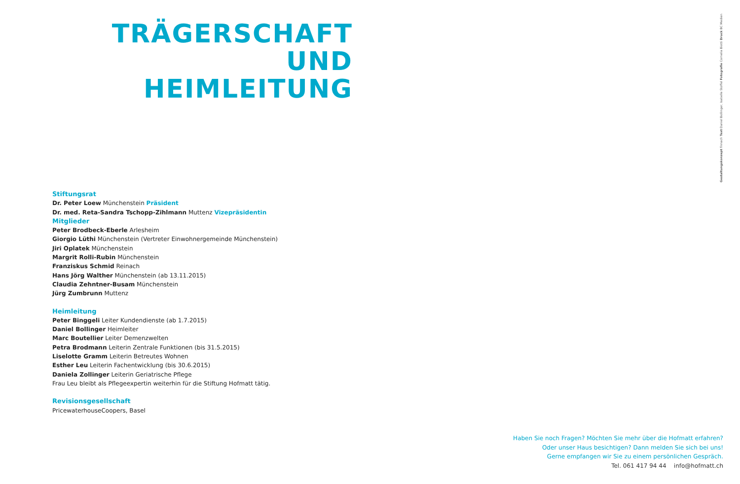TRÄGERSCHAFT UND HEIMLEITUNG
Gestaltungskonzept finnach Text Daniel Bollinger, Isabelle Stoffel Fotografie Cornelia Biotti Druck BC Medien
Stiftungsrat
Dr. Peter Loew Münchenstein Präsident
Dr. med. Reta-Sandra Tschopp-Zihlmann Muttenz Vizepräsidentin
Mitglieder
Peter Brodbeck-Eberle Arlesheim
Giorgio Lüthi Münchenstein (Vertreter Einwohnergemeinde Münchenstein)
Jiri Oplatek Münchenstein
Margrit Rolli-Rubin Münchenstein
Franziskus Schmid Reinach
Hans Jörg Walther Münchenstein (ab 13.11.2015)
Claudia Zehntner-Busam Münchenstein
Jürg Zumbrunn Muttenz
Heimleitung
Peter Binggeli Leiter Kundendienste (ab 1.7.2015)
Daniel Bollinger Heimleiter
Marc Boutellier Leiter Demenzwelten
Petra Brodmann Leiterin Zentrale Funktionen (bis 31.5.2015)
Liselotte Gramm Leiterin Betreutes Wohnen
Esther Leu Leiterin Fachentwicklung (bis 30.6.2015)
Daniela Zollinger Leiterin Geriatrische Pflege
Frau Leu bleibt als Pflegeexpertin weiterhin für die Stiftung Hofmatt tätig.
Revisionsgesellschaft
PricewaterhouseCoopers, Basel
Haben Sie noch Fragen? Möchten Sie mehr über die Hofmatt erfahren?
Oder unser Haus besichtigen? Dann melden Sie sich bei uns!
Gerne empfangen wir Sie zu einem persönlichen Gespräch.
Tel. 061 417 94 44 info@hofmatt.ch